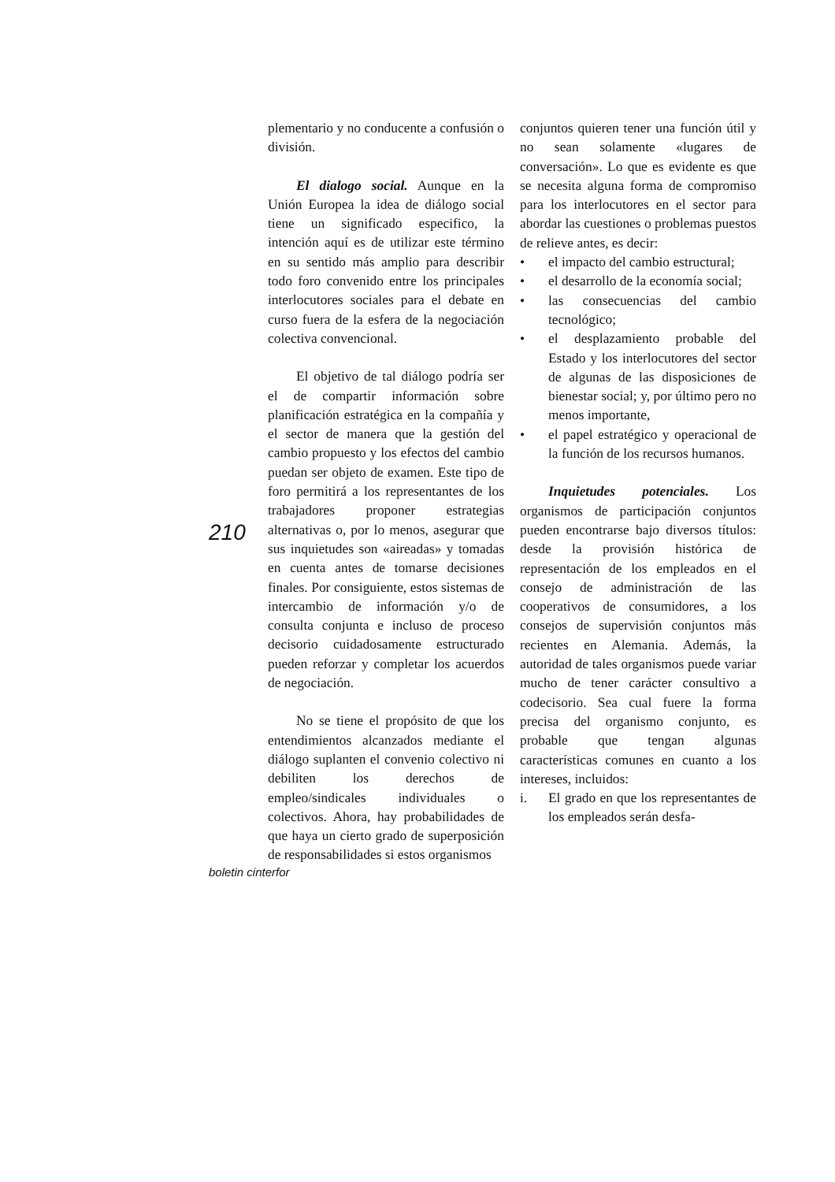plementario y no conducente a confusión o división.
El dialogo social. Aunque en la Unión Europea la idea de diálogo social tiene un significado especifico, la intención aquí es de utilizar este término en su sentido más amplio para describir todo foro convenido entre los principales interlocutores sociales para el debate en curso fuera de la esfera de la negociación colectiva convencional.
El objetivo de tal diálogo podría ser el de compartir información sobre planificación estratégica en la compañía y el sector de manera que la gestión del cambio propuesto y los efectos del cambio puedan ser objeto de examen. Este tipo de foro permitirá a los representantes de los trabajadores proponer estrategias alternativas o, por lo menos, asegurar que sus inquietudes son «aireadas» y tomadas en cuenta antes de tomarse decisiones finales. Por consiguiente, estos sistemas de intercambio de información y/o de consulta conjunta e incluso de proceso decisorio cuidadosamente estructurado pueden reforzar y completar los acuerdos de negociación.
No se tiene el propósito de que los entendimientos alcanzados mediante el diálogo suplanten el convenio colectivo ni debiliten los derechos de empleo/sindicales individuales o colectivos. Ahora, hay probabilidades de que haya un cierto grado de superposición de responsabilidades si estos organismos
210
conjuntos quieren tener una función útil y no sean solamente «lugares de conversación». Lo que es evidente es que se necesita alguna forma de compromiso para los interlocutores en el sector para abordar las cuestiones o problemas puestos de relieve antes, es decir:
• el impacto del cambio estructural;
• el desarrollo de la economía social;
• las consecuencias del cambio tecnológico;
• el desplazamiento probable del Estado y los interlocutores del sector de algunas de las disposiciones de bienestar social; y, por último pero no menos importante,
• el papel estratégico y operacional de la función de los recursos humanos.
Inquietudes potenciales. Los organismos de participación conjuntos pueden encontrarse bajo diversos títulos: desde la provisión histórica de representación de los empleados en el consejo de administración de las cooperativos de consumidores, a los consejos de supervisión conjuntos más recientes en Alemania. Además, la autoridad de tales organismos puede variar mucho de tener carácter consultivo a codecisorio. Sea cual fuere la forma precisa del organismo conjunto, es probable que tengan algunas características comunes en cuanto a los intereses, incluidos:
i. El grado en que los representantes de los empleados serán desfa-
boletin cinterfor